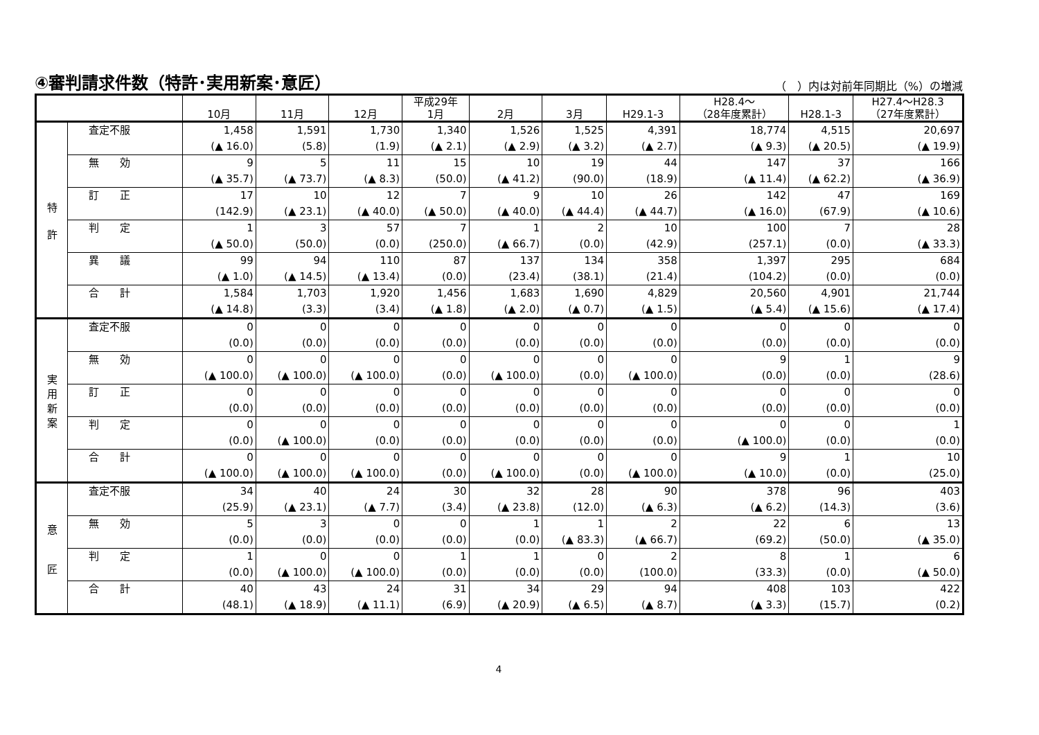④審判請求件数（特許･実用新案･意匠）
（　）内は対前年同期比（%）の増減
| | | 10月 | 11月 | 12月 | 平成29年 1月 | 2月 | 3月 | H29.1-3 | H28.4～ （28年度累計） | H28.1-3 | H27.4～H28.3 （27年度累計） |
| --- | --- | --- | --- | --- | --- | --- | --- | --- | --- | --- | --- |
| 特 許 | 査定不服 | 1,458 (▲ 16.0) | 1,591 (5.8) | 1,730 (1.9) | 1,340 (▲ 2.1) | 1,526 (▲ 2.9) | 1,525 (▲ 3.2) | 4,391 (▲ 2.7) | 18,774 (▲ 9.3) | 4,515 (▲ 20.5) | 20,697 (▲ 19.9) |
| | 無 効 | 9 (▲ 35.7) | 5 (▲ 73.7) | 11 (▲ 8.3) | 15 (50.0) | 10 (▲ 41.2) | 19 (90.0) | 44 (18.9) | 147 (▲ 11.4) | 37 (▲ 62.2) | 166 (▲ 36.9) |
| | 訂 正 | 17 (142.9) | 10 (▲ 23.1) | 12 (▲ 40.0) | 7 (▲ 50.0) | 9 (▲ 40.0) | 10 (▲ 44.4) | 26 (▲ 44.7) | 142 (▲ 16.0) | 47 (67.9) | 169 (▲ 10.6) |
| | 判 定 | 1 (▲ 50.0) | 3 (50.0) | 57 (0.0) | 7 (250.0) | 1 (▲ 66.7) | 2 (0.0) | 10 (42.9) | 100 (257.1) | 7 (0.0) | 28 (▲ 33.3) |
| | 異 議 | 99 (▲ 1.0) | 94 (▲ 14.5) | 110 (▲ 13.4) | 87 (0.0) | 137 (23.4) | 134 (38.1) | 358 (21.4) | 1,397 (104.2) | 295 (0.0) | 684 (0.0) |
| | 合 計 | 1,584 (▲ 14.8) | 1,703 (3.3) | 1,920 (3.4) | 1,456 (▲ 1.8) | 1,683 (▲ 2.0) | 1,690 (▲ 0.7) | 4,829 (▲ 1.5) | 20,560 (▲ 5.4) | 4,901 (▲ 15.6) | 21,744 (▲ 17.4) |
| 実 用 新 案 | 査定不服 | 0 (0.0) | 0 (0.0) | 0 (0.0) | 0 (0.0) | 0 (0.0) | 0 (0.0) | 0 (0.0) | 0 (0.0) | 0 (0.0) | 0 (0.0) |
| | 無 効 | 0 (▲ 100.0) | 0 (▲ 100.0) | 0 (▲ 100.0) | 0 (0.0) | 0 (▲ 100.0) | 0 (0.0) | 0 (▲ 100.0) | 9 (0.0) | 1 (0.0) | 9 (28.6) |
| | 訂 正 | 0 (0.0) | 0 (0.0) | 0 (0.0) | 0 (0.0) | 0 (0.0) | 0 (0.0) | 0 (0.0) | 0 (0.0) | 0 (0.0) | 0 (0.0) |
| | 判 定 | 0 (0.0) | 0 (▲ 100.0) | 0 (0.0) | 0 (0.0) | 0 (0.0) | 0 (0.0) | 0 (0.0) | 0 (▲ 100.0) | 0 (0.0) | 1 (0.0) |
| | 合 計 | 0 (▲ 100.0) | 0 (▲ 100.0) | 0 (▲ 100.0) | 0 (0.0) | 0 (▲ 100.0) | 0 (0.0) | 0 (▲ 100.0) | 9 (▲ 10.0) | 1 (0.0) | 10 (25.0) |
| 意 匠 | 査定不服 | 34 (25.9) | 40 (▲ 23.1) | 24 (▲ 7.7) | 30 (3.4) | 32 (▲ 23.8) | 28 (12.0) | 90 (▲ 6.3) | 378 (▲ 6.2) | 96 (14.3) | 403 (3.6) |
| | 無 効 | 5 (0.0) | 3 (0.0) | 0 (0.0) | 0 (0.0) | 1 (0.0) | 1 (▲ 83.3) | 2 (▲ 66.7) | 22 (69.2) | 6 (50.0) | 13 (▲ 35.0) |
| | 判 定 | 1 (0.0) | 0 (▲ 100.0) | 0 (▲ 100.0) | 1 (0.0) | 1 (0.0) | 0 (0.0) | 2 (100.0) | 8 (33.3) | 1 (0.0) | 6 (▲ 50.0) |
| | 合 計 | 40 (48.1) | 43 (▲ 18.9) | 24 (▲ 11.1) | 31 (6.9) | 34 (▲ 20.9) | 29 (▲ 6.5) | 94 (▲ 8.7) | 408 (▲ 3.3) | 103 (15.7) | 422 (0.2) |
4